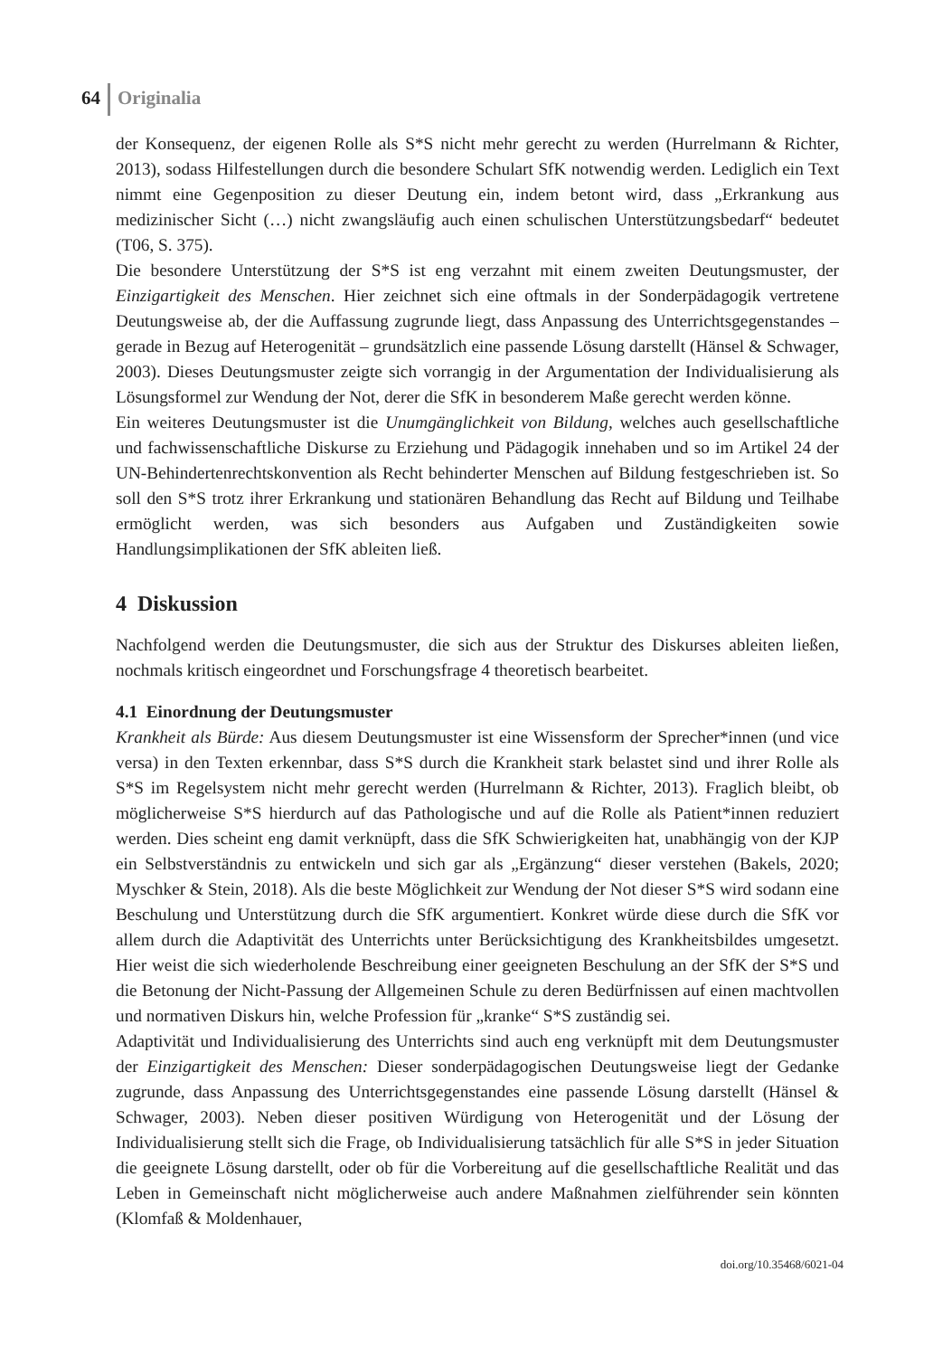64 Originalia
der Konsequenz, der eigenen Rolle als S*S nicht mehr gerecht zu werden (Hurrelmann & Richter, 2013), sodass Hilfestellungen durch die besondere Schulart SfK notwendig werden. Lediglich ein Text nimmt eine Gegenposition zu dieser Deutung ein, indem betont wird, dass „Erkrankung aus medizinischer Sicht (…) nicht zwangsläufig auch einen schulischen Unterstützungsbedarf“ bedeutet (T06, S. 375).
Die besondere Unterstützung der S*S ist eng verzahnt mit einem zweiten Deutungsmuster, der Einzigartigkeit des Menschen. Hier zeichnet sich eine oftmals in der Sonderpädagogik vertretene Deutungsweise ab, der die Auffassung zugrunde liegt, dass Anpassung des Unterrichtsgegenstandes – gerade in Bezug auf Heterogenität – grundsätzlich eine passende Lösung darstellt (Hänsel & Schwager, 2003). Dieses Deutungsmuster zeigte sich vorrangig in der Argumentation der Individualisierung als Lösungsformel zur Wendung der Not, derer die SfK in besonderem Maße gerecht werden könne.
Ein weiteres Deutungsmuster ist die Unumgänglichkeit von Bildung, welches auch gesellschaftliche und fachwissenschaftliche Diskurse zu Erziehung und Pädagogik innehaben und so im Artikel 24 der UN-Behindertenrechtskonvention als Recht behinderter Menschen auf Bildung festgeschrieben ist. So soll den S*S trotz ihrer Erkrankung und stationären Behandlung das Recht auf Bildung und Teilhabe ermöglicht werden, was sich besonders aus Aufgaben und Zuständigkeiten sowie Handlungsimplikationen der SfK ableiten ließ.
4 Diskussion
Nachfolgend werden die Deutungsmuster, die sich aus der Struktur des Diskurses ableiten ließen, nochmals kritisch eingeordnet und Forschungsfrage 4 theoretisch bearbeitet.
4.1 Einordnung der Deutungsmuster
Krankheit als Bürde: Aus diesem Deutungsmuster ist eine Wissensform der Sprecher*innen (und vice versa) in den Texten erkennbar, dass S*S durch die Krankheit stark belastet sind und ihrer Rolle als S*S im Regelsystem nicht mehr gerecht werden (Hurrelmann & Richter, 2013). Fraglich bleibt, ob möglicherweise S*S hierdurch auf das Pathologische und auf die Rolle als Patient*innen reduziert werden. Dies scheint eng damit verknüpft, dass die SfK Schwierigkeiten hat, unabhängig von der KJP ein Selbstverständnis zu entwickeln und sich gar als „Ergänzung“ dieser verstehen (Bakels, 2020; Myschker & Stein, 2018). Als die beste Möglichkeit zur Wendung der Not dieser S*S wird sodann eine Beschulung und Unterstützung durch die SfK argumentiert. Konkret würde diese durch die SfK vor allem durch die Adaptivität des Unterrichts unter Berücksichtigung des Krankheitsbildes umgesetzt. Hier weist die sich wiederholende Beschreibung einer geeigneten Beschulung an der SfK der S*S und die Betonung der Nicht-Passung der Allgemeinen Schule zu deren Bedürfnissen auf einen machtvollen und normativen Diskurs hin, welche Profession für „kranke“ S*S zuständig sei.
Adaptivität und Individualisierung des Unterrichts sind auch eng verknüpft mit dem Deutungsmuster der Einzigartigkeit des Menschen: Dieser sonderpädagogischen Deutungsweise liegt der Gedanke zugrunde, dass Anpassung des Unterrichtsgegenstandes eine passende Lösung darstellt (Hänsel & Schwager, 2003). Neben dieser positiven Würdigung von Heterogenität und der Lösung der Individualisierung stellt sich die Frage, ob Individualisierung tatsächlich für alle S*S in jeder Situation die geeignete Lösung darstellt, oder ob für die Vorbereitung auf die gesellschaftliche Realität und das Leben in Gemeinschaft nicht möglicherweise auch andere Maßnahmen zielführender sein könnten (Klomfaß & Moldenhauer,
doi.org/10.35468/6021-04